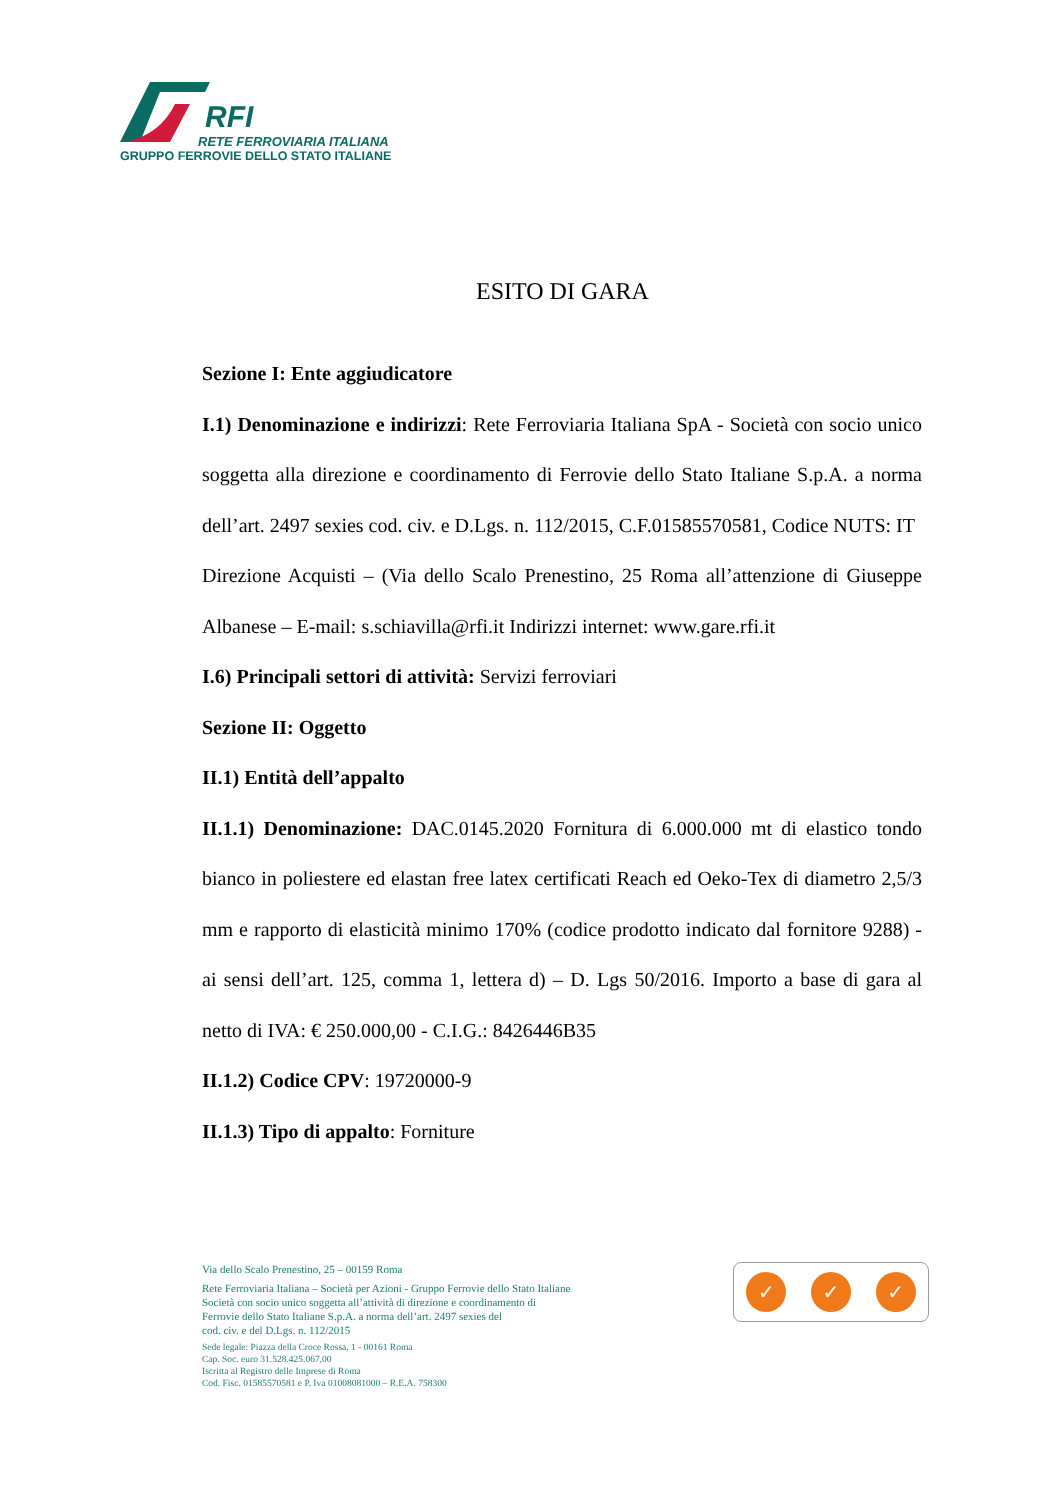RFI
RETE FERROVIARIA ITALIANA
GRUPPO FERROVIE DELLO STATO ITALIANE
ESITO DI GARA
Sezione I: Ente aggiudicatore
I.1) Denominazione e indirizzi: Rete Ferroviaria Italiana SpA - Società con socio unico soggetta alla direzione e coordinamento di Ferrovie dello Stato Italiane S.p.A. a norma dell’art. 2497 sexies cod. civ. e D.Lgs. n. 112/2015, C.F.01585570581, Codice NUTS: IT
Direzione Acquisti – (Via dello Scalo Prenestino, 25 Roma all’attenzione di Giuseppe Albanese – E-mail: s.schiavilla@rfi.it Indirizzi internet: www.gare.rfi.it
I.6) Principali settori di attività: Servizi ferroviari
Sezione II: Oggetto
II.1) Entità dell’appalto
II.1.1) Denominazione: DAC.0145.2020 Fornitura di 6.000.000 mt di elastico tondo bianco in poliestere ed elastan free latex certificati Reach ed Oeko-Tex di diametro 2,5/3 mm e rapporto di elasticità minimo 170% (codice prodotto indicato dal fornitore 9288) - ai sensi dell’art. 125, comma 1, lettera d) – D. Lgs 50/2016. Importo a base di gara al netto di IVA: € 250.000,00 - C.I.G.: 8426446B35
II.1.2) Codice CPV: 19720000-9
II.1.3) Tipo di appalto: Forniture
Via dello Scalo Prenestino, 25 – 00159 Roma
Rete Ferroviaria Italiana – Società per Azioni - Gruppo Ferrovie dello Stato Italiane
Società con socio unico soggetta all’attività di direzione e coordinamento di
Ferrovie dello Stato Italiane S.p.A. a norma dell’art. 2497 sexies del
cod. civ. e del D.Lgs. n. 112/2015
Sede legale: Piazza della Croce Rossa, 1 - 00161 Roma
Cap. Soc. euro 31.528.425.067,00
Iscritta al Registro delle Imprese di Roma
Cod. Fisc. 01585570581 e P. Iva 01008081000 – R.E.A. 758300
✓ ✓ ✓